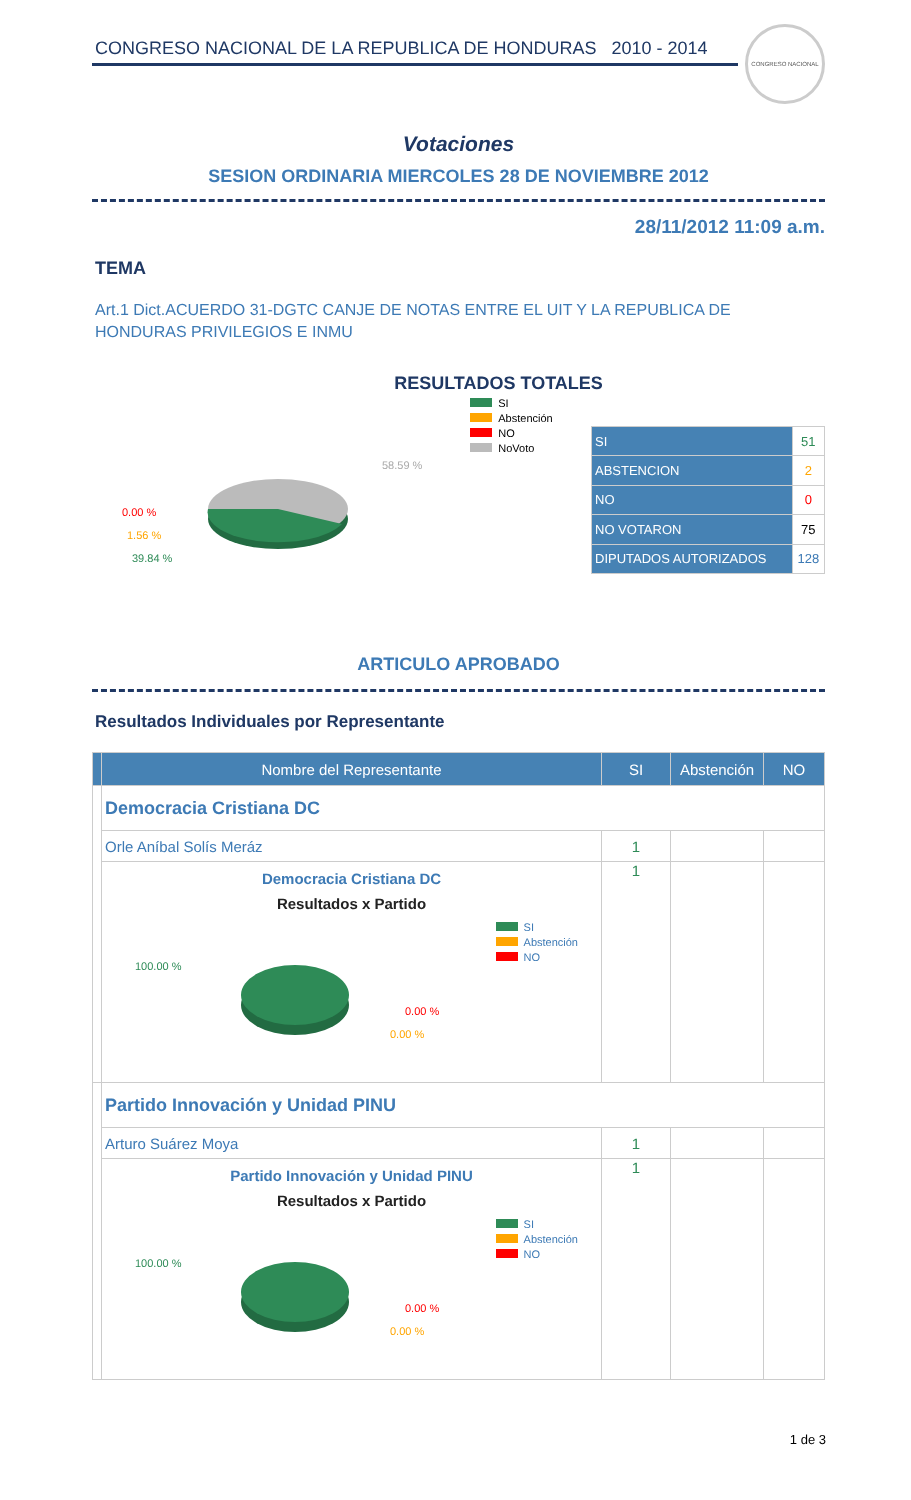CONGRESO NACIONAL DE LA REPUBLICA DE HONDURAS 2010 - 2014
CONGRESO NACIONAL
Votaciones
SESION ORDINARIA MIERCOLES 28 DE NOVIEMBRE 2012
28/11/2012 11:09 a.m.
TEMA
Art.1 Dict.ACUERDO 31-DGTC CANJE DE NOTAS ENTRE EL UIT Y LA REPUBLICA DE HONDURAS PRIVILEGIOS E INMU
RESULTADOS TOTALES
58.59 %
0.00 %
1.56 %
39.84 %
SI
Abstención
NO
NoVoto
| SI | 51 |
| ABSTENCION | 2 |
| NO | 0 |
| NO VOTARON | 75 |
| DIPUTADOS AUTORIZADOS | 128 |
ARTICULO APROBADO
Resultados Individuales por Representante
| | Nombre del Representante | SI | Abstención | NO |
| --- | --- | --- | --- | --- |
| | Democracia Cristiana DC | | | |
| | Orle Aníbal Solís Meráz | 1 | | |
| | Democracia Cristiana DC Resultados x Partido 100.00 % 0.00 % 0.00 % SI Abstención NO | 1 | | |
| | Partido Innovación y Unidad PINU | | | |
| | Arturo Suárez Moya | 1 | | |
| | Partido Innovación y Unidad PINU Resultados x Partido 100.00 % 0.00 % 0.00 % SI Abstención NO | 1 | | |
1 de 3